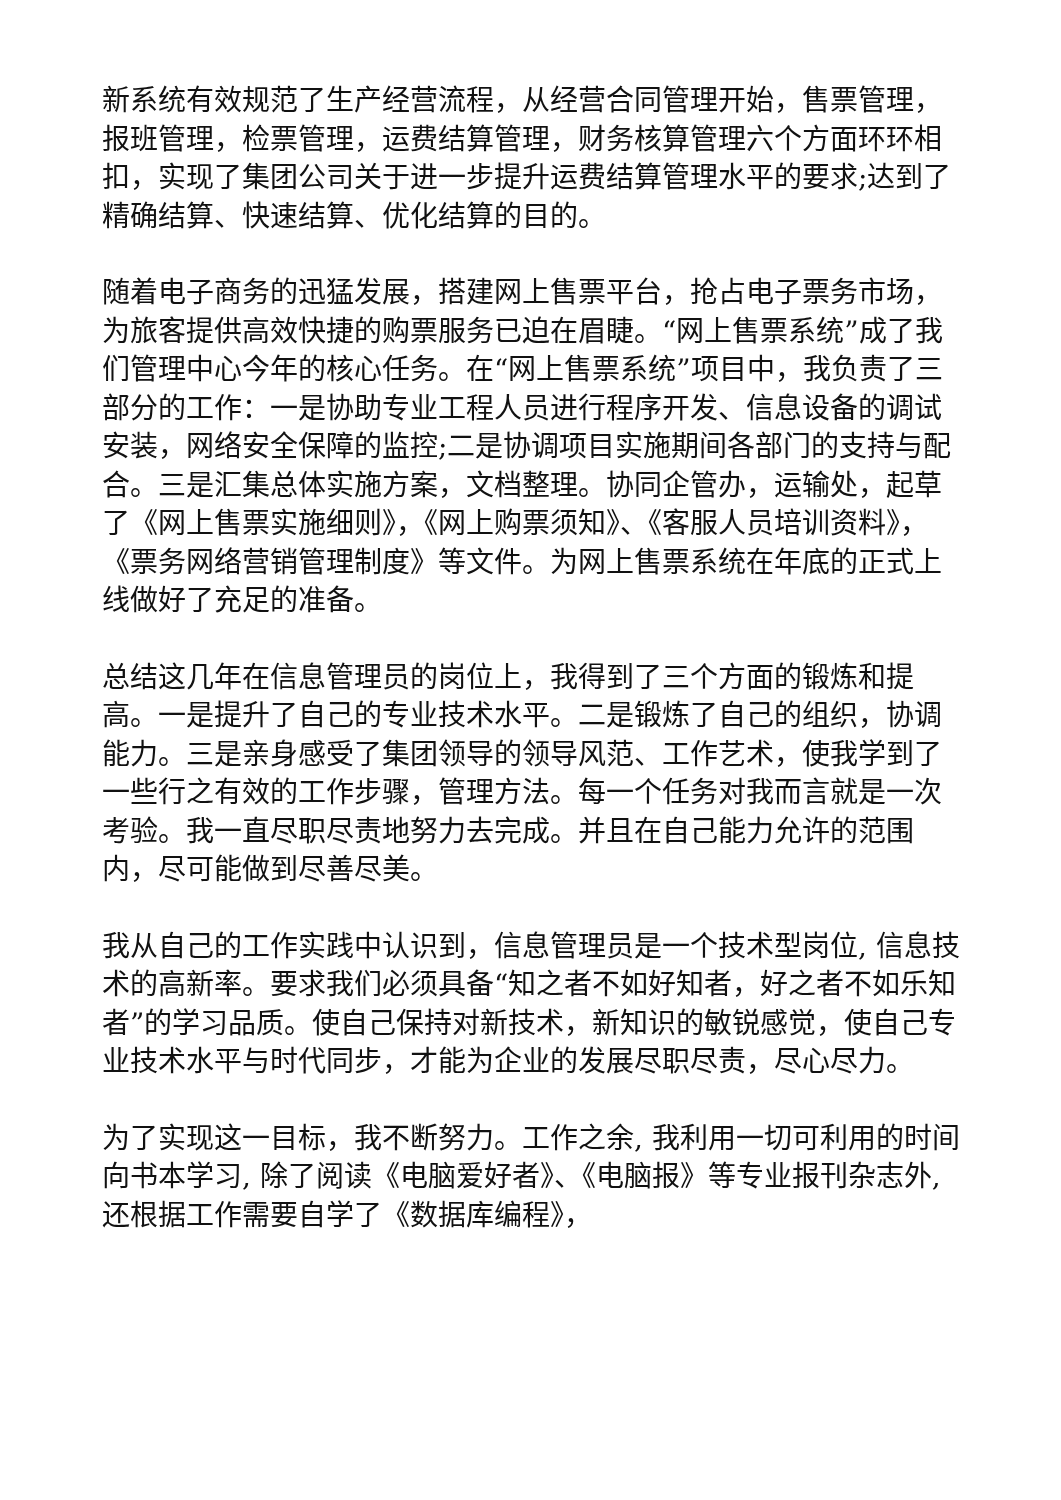新系统有效规范了生产经营流程，从经营合同管理开始，售票管理，报班管理，检票管理，运费结算管理，财务核算管理六个方面环环相扣，实现了集团公司关于进一步提升运费结算管理水平的要求;达到了精确结算、快速结算、优化结算的目的。
随着电子商务的迅猛发展，搭建网上售票平台，抢占电子票务市场，为旅客提供高效快捷的购票服务已迫在眉睫。“网上售票系统”成了我们管理中心今年的核心任务。在“网上售票系统”项目中，我负责了三部分的工作：一是协助专业工程人员进行程序开发、信息设备的调试安装，网络安全保障的监控;二是协调项目实施期间各部门的支持与配合。三是汇集总体实施方案，文档整理。协同企管办，运输处，起草了《网上售票实施细则》，《网上购票须知》、《客服人员培训资料》，《票务网络营销管理制度》等文件。为网上售票系统在年底的正式上线做好了充足的准备。
总结这几年在信息管理员的岗位上，我得到了三个方面的锻炼和提高。一是提升了自己的专业技术水平。二是锻炼了自己的组织，协调能力。三是亲身感受了集团领导的领导风范、工作艺术，使我学到了一些行之有效的工作步骤，管理方法。每一个任务对我而言就是一次考验。我一直尽职尽责地努力去完成。并且在自己能力允许的范围内，尽可能做到尽善尽美。
我从自己的工作实践中认识到，信息管理员是一个技术型岗位, 信息技术的高新率。要求我们必须具备“知之者不如好知者，好之者不如乐知者”的学习品质。使自己保持对新技术，新知识的敏锐感觉，使自己专业技术水平与时代同步，才能为企业的发展尽职尽责，尽心尽力。
为了实现这一目标，我不断努力。工作之余, 我利用一切可利用的时间向书本学习, 除了阅读《电脑爱好者》、《电脑报》等专业报刊杂志外, 还根据工作需要自学了《数据库编程》，